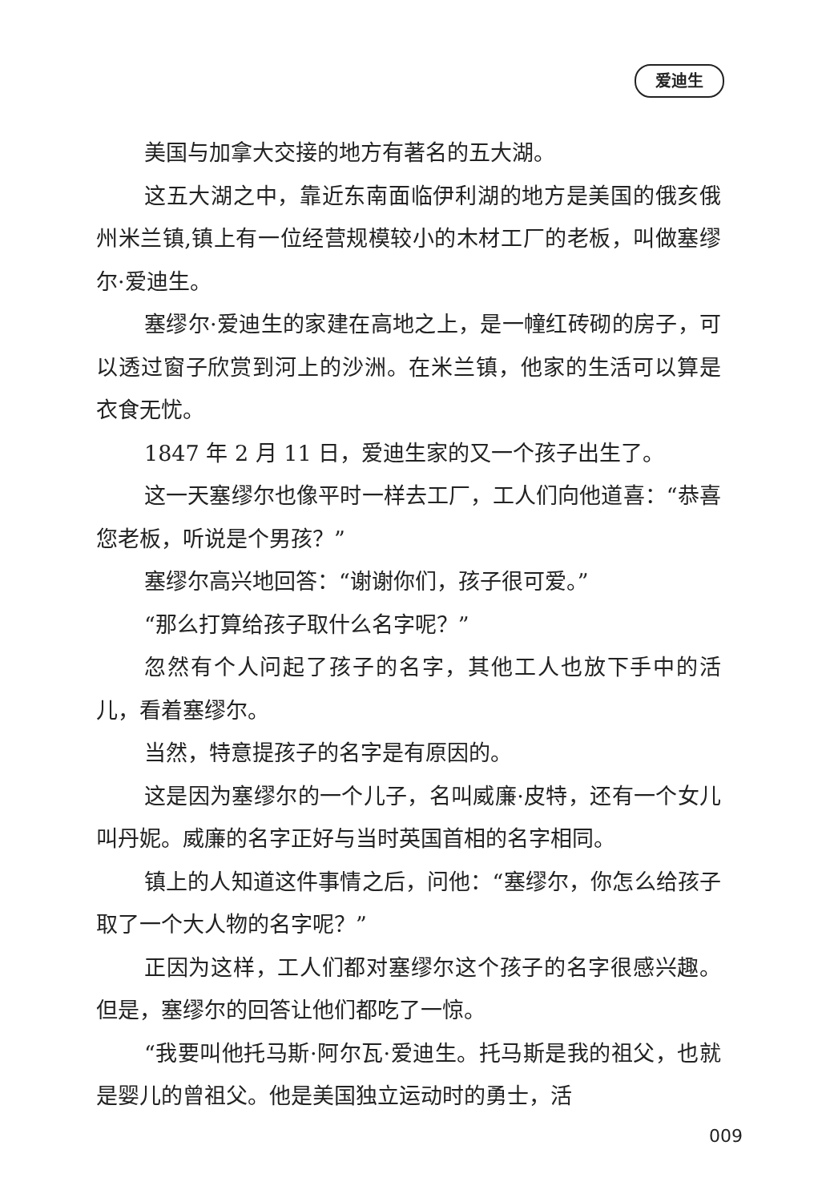爱迪生
美国与加拿大交接的地方有著名的五大湖。
这五大湖之中，靠近东南面临伊利湖的地方是美国的俄亥俄州米兰镇,镇上有一位经营规模较小的木材工厂的老板，叫做塞缪尔·爱迪生。
塞缪尔·爱迪生的家建在高地之上，是一幢红砖砌的房子，可以透过窗子欣赏到河上的沙洲。在米兰镇，他家的生活可以算是衣食无忧。
1847 年 2 月 11 日，爱迪生家的又一个孩子出生了。
这一天塞缪尔也像平时一样去工厂，工人们向他道喜：“恭喜您老板，听说是个男孩？”
塞缪尔高兴地回答：“谢谢你们，孩子很可爱。”
“那么打算给孩子取什么名字呢？”
忽然有个人问起了孩子的名字，其他工人也放下手中的活儿，看着塞缪尔。
当然，特意提孩子的名字是有原因的。
这是因为塞缪尔的一个儿子，名叫威廉·皮特，还有一个女儿叫丹妮。威廉的名字正好与当时英国首相的名字相同。
镇上的人知道这件事情之后，问他：“塞缪尔，你怎么给孩子取了一个大人物的名字呢？”
正因为这样，工人们都对塞缪尔这个孩子的名字很感兴趣。但是，塞缪尔的回答让他们都吃了一惊。
“我要叫他托马斯·阿尔瓦·爱迪生。托马斯是我的祖父，也就是婴儿的曾祖父。他是美国独立运动时的勇士，活
009